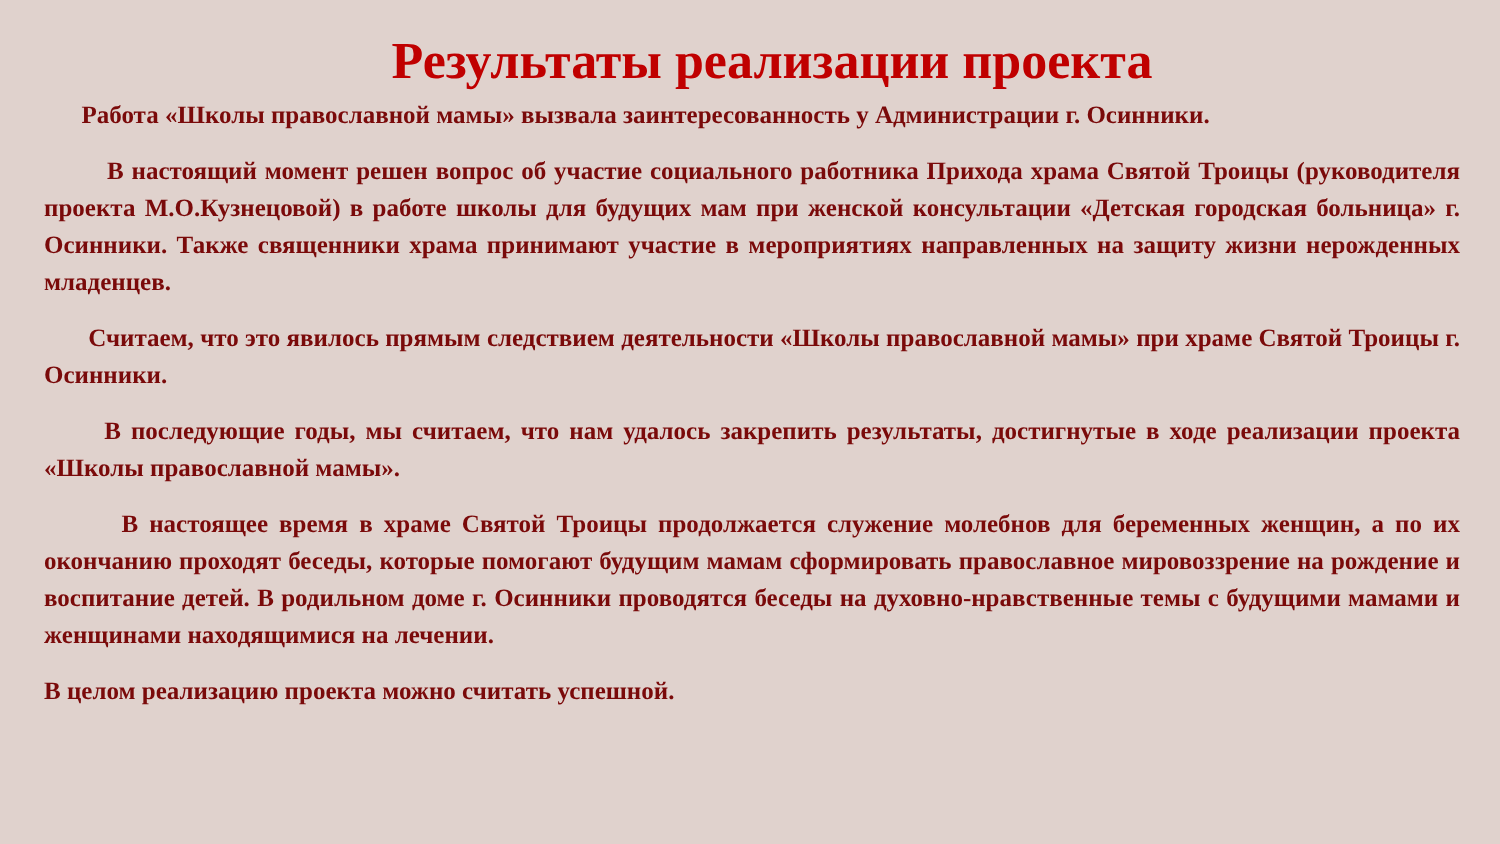Результаты реализации проекта
Работа «Школы православной мамы» вызвала заинтересованность у Администрации г. Осинники.
В настоящий момент решен вопрос об участие социального работника Прихода храма Святой Троицы (руководителя проекта М.О.Кузнецовой) в работе школы для будущих мам при женской консультации «Детская городская больница» г. Осинники. Также священники храма принимают участие в мероприятиях направленных на защиту жизни нерожденных младенцев.
Считаем, что это явилось прямым следствием деятельности «Школы православной мамы» при храме Святой Троицы г. Осинники.
В последующие годы, мы считаем, что нам удалось закрепить результаты, достигнутые в ходе реализации проекта «Школы православной мамы».
В настоящее время в храме Святой Троицы продолжается служение молебнов для беременных женщин, а по их окончанию проходят беседы, которые помогают будущим мамам сформировать православное мировоззрение на рождение и воспитание детей. В родильном доме г. Осинники проводятся беседы на духовно-нравственные темы с будущими мамами и женщинами находящимися на лечении.
В целом реализацию проекта можно считать успешной.